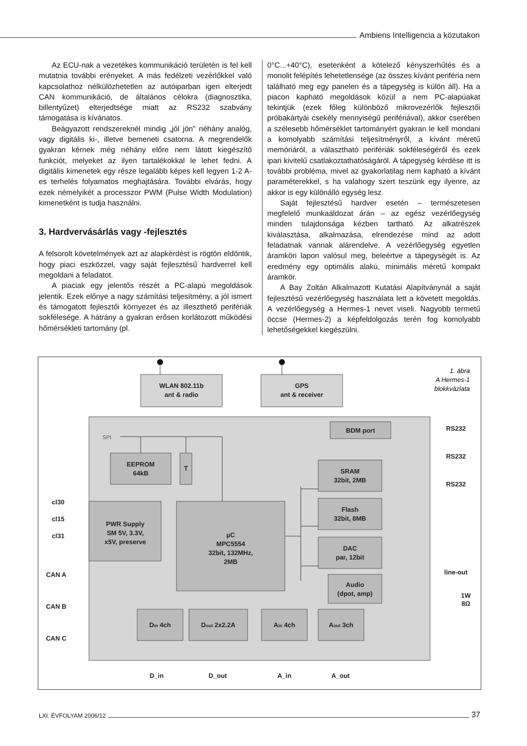Ambiens Intelligencia a közutakon
Az ECU-nak a vezetékes kommunikáció területén is fel kell mutatnia további erényeket. A más fedélzeti vezérlőkkel való kapcsolathoz nélkülözhetetlen az autóiparban igen elterjedt CAN kommunikáció, de általános célokra (diagnosztika, billentyűzet) elterjedtsége miatt az RS232 szabvány támogatása is kívánatos.
Beágyazott rendszereknél mindig „jól jön” néhány analóg, vagy digitális ki-, illetve bemeneti csatorna. A megrendelők gyakran kérnek még néhány előre nem látott kiegészítő funkciót, melyeket az ilyen tartalékokkal le lehet fedni. A digitális kimenetek egy része legalább képes kell legyen 1-2 A-es terhelés folyamatos meghajtására. További elvárás, hogy ezek némelyikét a processzor PWM (Pulse Width Modulation) kimenetként is tudja használni.
3. Hardvervásárlás vagy -fejlesztés
A felsorolt követelmények azt az alapkérdést is rögtön eldöntik, hogy piaci eszközzel, vagy saját fejlesztésű hardverrel kell megoldani a feladatot.
A piaciak egy jelentős részét a PC-alapú megoldások jelentik. Ezek előnye a nagy számítási teljesítmény, a jól ismert és támogatott fejlesztői környezet és az illeszthető perifériák sokfélesége. A hátrány a gyakran erősen korlátozott működési hőmérsékleti tartomány (pl.
0°C...+40°C), esetenként a kötelező kényszerhűtés és a monolit felépítés lehetetlensége (az összes kívánt periféria nem található meg egy panelen és a tápegység is külön áll). Ha a piacon kapható megoldások közül a nem PC-alapúakat tekintjük (ezek főleg különböző mikrovezérlők fejlesztői próbakártyái csekély mennyiségű perifériával), akkor cserében a szélesebb hőmérséklet tartományért gyakran le kell mondani a komolyabb számítási teljesítményről, a kívánt méretű memóriáról, a választható perifériák sokféleségéről és ezek ipari kivitelű csatlakoztathatóságáról. A tápegység kérdése itt is további probléma, mivel az gyakorlatilag nem kapható a kívánt paraméterekkel, s ha valahogy szert teszünk egy ilyenre, az akkor is egy különálló egység lesz.
Saját fejlesztésű hardver esetén – természetesen megfelelő munkaáldozat árán – az egész vezérlőegység minden tulajdonsága kézben tartható. Az alkatrészek kiválasztása, alkalmazása, elrendezése mind az adott feladatnak vannak alárendelve. A vezérlőegység egyetlen áramköri lapon valósul meg, beleértve a tápegységét is. Az eredmény egy optimális alakú, minimális méretű kompakt áramkör.
A Bay Zoltán Alkalmazott Kutatási Alapítványnál a saját fejlesztésű vezérlőegység használata lett a követett megoldás. A vezérlőegység a Hermes-1 nevet viseli. Nagyobb termetű öccse (Hermes-2) a képfeldolgozás terén fog komolyabb lehetőségekkel kiegészülni.
WLAN 802.11b
ant & radio
GPS
ant & receiver
BDM port
EEPROM
64kB
T
PWR Supply
SM 5V, 3.3V,
x5V, preserve
µC
MPC5554
32bit, 132MHz,
2MB
SRAM
32bit, 2MB
Flash
32bit, 8MB
DAC
par, 12bit
Audio
(dpot, amp)
Din 4ch
Dout 2x2.2A
Ain 4ch
Aout 3ch
RS232
RS232
RS232
line-out
1W
8Ω
cl30
cl15
cl31
CAN A
CAN B
CAN C
D_in
D_out
A_in
A_out
SPI
1. ábra
A Hermes-1
blokkvázlata
LXI. ÉVFOLYAM 2006/12
37